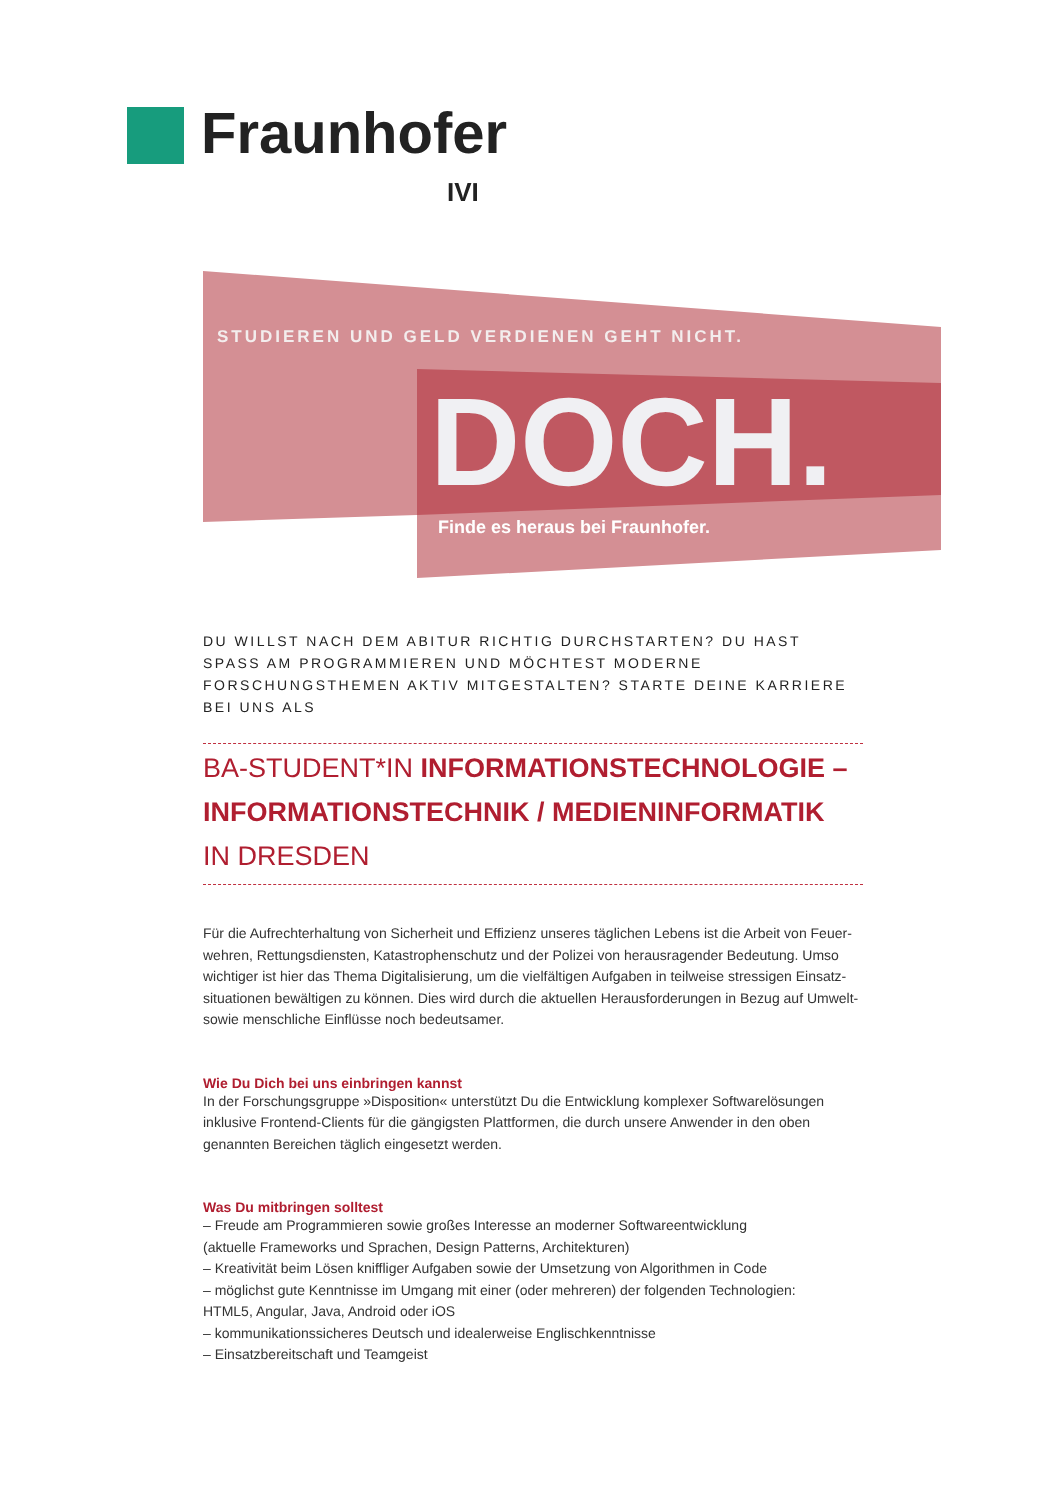Fraunhofer
IVI
STUDIEREN UND GELD VERDIENEN GEHT NICHT.
DOCH.
Finde es heraus bei Fraunhofer.
DU WILLST NACH DEM ABITUR RICHTIG DURCHSTARTEN? DU HAST SPASS AM PROGRAMMIEREN UND MÖCHTEST MODERNE FORSCHUNGSTHEMEN AKTIV MITGESTALTEN? STARTE DEINE KARRIERE BEI UNS ALS
BA-STUDENT*IN INFORMATIONSTECHNOLOGIE – INFORMATIONSTECHNIK / MEDIENINFORMATIK
IN DRESDEN
Für die Aufrechterhaltung von Sicherheit und Effizienz unseres täglichen Lebens ist die Arbeit von Feuer-wehren, Rettungsdiensten, Katastrophenschutz und der Polizei von herausragender Bedeutung. Umso wichtiger ist hier das Thema Digitalisierung, um die vielfältigen Aufgaben in teilweise stressigen Einsatz-situationen bewältigen zu können. Dies wird durch die aktuellen Herausforderungen in Bezug auf Umwelt- sowie menschliche Einflüsse noch bedeutsamer.
Wie Du Dich bei uns einbringen kannst
In der Forschungsgruppe »Disposition« unterstützt Du die Entwicklung komplexer Softwarelösungen inklusive Frontend-Clients für die gängigsten Plattformen, die durch unsere Anwender in den oben genannten Bereichen täglich eingesetzt werden.
Was Du mitbringen solltest
– Freude am Programmieren sowie großes Interesse an moderner Softwareentwicklung
(aktuelle Frameworks und Sprachen, Design Patterns, Architekturen)
– Kreativität beim Lösen kniffliger Aufgaben sowie der Umsetzung von Algorithmen in Code
– möglichst gute Kenntnisse im Umgang mit einer (oder mehreren) der folgenden Technologien:
HTML5, Angular, Java, Android oder iOS
– kommunikationssicheres Deutsch und idealerweise Englischkenntnisse
– Einsatzbereitschaft und Teamgeist